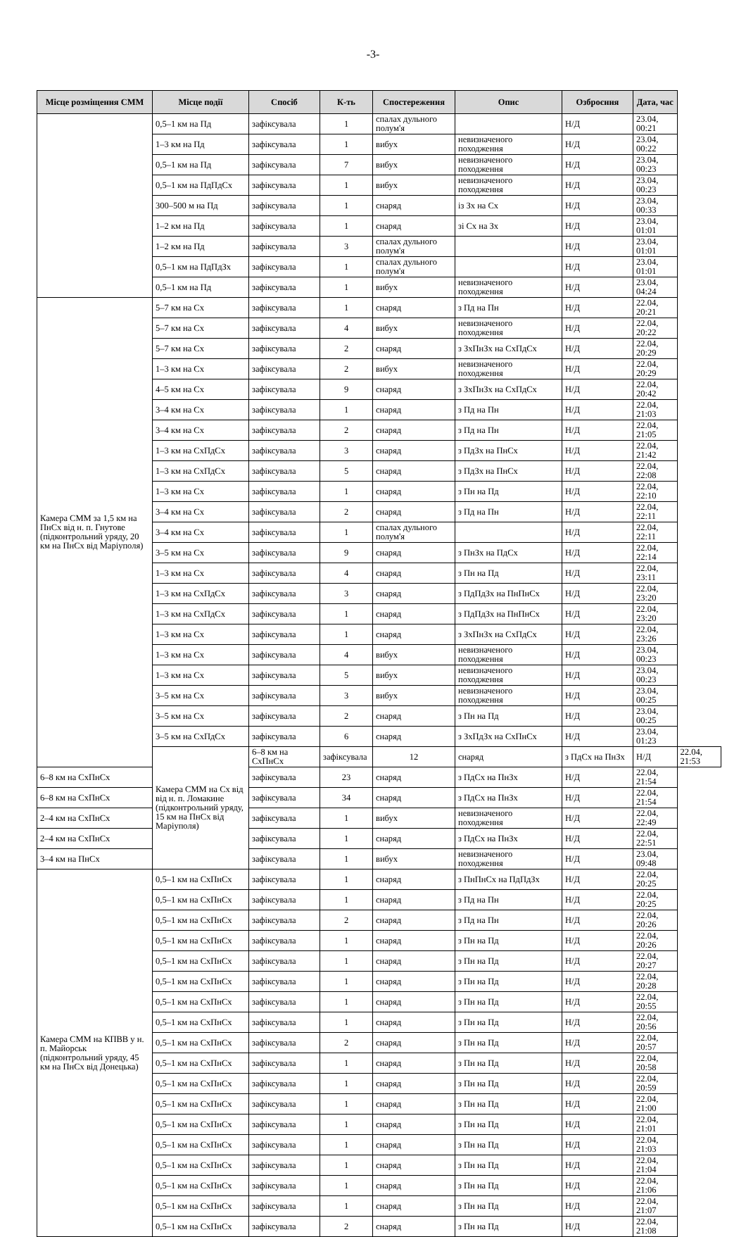-3-
| Місце розміщення СММ | Місце події | Спосіб | К-ть | Спостереження | Опис | Озброєння | Дата, час | |
| --- | --- | --- | --- | --- | --- | --- | --- | --- |
| | 0,5–1 км на Пд | зафіксувала | 1 | спалах дульного полум'я | | Н/Д | 23.04, 00:21 | |
| | 1–3 км на Пд | зафіксувала | 1 | вибух | невизначеного походження | Н/Д | 23.04, 00:22 | |
| | 0,5–1 км на Пд | зафіксувала | 7 | вибух | невизначеного походження | Н/Д | 23.04, 00:23 | |
| | 0,5–1 км на ПдПдСх | зафіксувала | 1 | вибух | невизначеного походження | Н/Д | 23.04, 00:23 | |
| | 300–500 м на Пд | зафіксувала | 1 | снаряд | із Зх на Сх | Н/Д | 23.04, 00:33 | |
| | 1–2 км на Пд | зафіксувала | 1 | снаряд | зі Сх на Зх | Н/Д | 23.04, 01:01 | |
| | 1–2 км на Пд | зафіксувала | 3 | спалах дульного полум'я | | Н/Д | 23.04, 01:01 | |
| | 0,5–1 км на ПдПдЗх | зафіксувала | 1 | спалах дульного полум'я | | Н/Д | 23.04, 01:01 | |
| | 0,5–1 км на Пд | зафіксувала | 1 | вибух | невизначеного походження | Н/Д | 23.04, 04:24 | |
| Камера СММ за 1,5 км на ПнСх від н. п. Гнутове (підконтрольний уряду, 20 км на ПнСх від Маріуполя) | 5–7 км на Сх | зафіксувала | 1 | снаряд | з Пд на Пн | Н/Д | 22.04, 20:21 | |
| | 5–7 км на Сх | зафіксувала | 4 | вибух | невизначеного походження | Н/Д | 22.04, 20:22 | |
| | 5–7 км на Сх | зафіксувала | 2 | снаряд | з ЗхПнЗх на СхПдСх | Н/Д | 22.04, 20:29 | |
| | 1–3 км на Сх | зафіксувала | 2 | вибух | невизначеного походження | Н/Д | 22.04, 20:29 | |
| | 4–5 км на Сх | зафіксувала | 9 | снаряд | з ЗхПнЗх на СхПдСх | Н/Д | 22.04, 20:42 | |
| | 3–4 км на Сх | зафіксувала | 1 | снаряд | з Пд на Пн | Н/Д | 22.04, 21:03 | |
| | 3–4 км на Сх | зафіксувала | 2 | снаряд | з Пд на Пн | Н/Д | 22.04, 21:05 | |
| | 1–3 км на СхПдСх | зафіксувала | 3 | снаряд | з ПдЗх на ПнСх | Н/Д | 22.04, 21:42 | |
| | 1–3 км на СхПдСх | зафіксувала | 5 | снаряд | з ПдЗх на ПнСх | Н/Д | 22.04, 22:08 | |
| | 1–3 км на Сх | зафіксувала | 1 | снаряд | з Пн на Пд | Н/Д | 22.04, 22:10 | |
| | 3–4 км на Сх | зафіксувала | 2 | снаряд | з Пд на Пн | Н/Д | 22.04, 22:11 | |
| | 3–4 км на Сх | зафіксувала | 1 | спалах дульного полум'я | | Н/Д | 22.04, 22:11 | |
| | 3–5 км на Сх | зафіксувала | 9 | снаряд | з ПнЗх на ПдСх | Н/Д | 22.04, 22:14 | |
| | 1–3 км на Сх | зафіксувала | 4 | снаряд | з Пн на Пд | Н/Д | 22.04, 23:11 | |
| | 1–3 км на СхПдСх | зафіксувала | 3 | снаряд | з ПдПдЗх на ПнПнСх | Н/Д | 22.04, 23:20 | |
| | 1–3 км на СхПдСх | зафіксувала | 1 | снаряд | з ПдПдЗх на ПнПнСх | Н/Д | 22.04, 23:20 | |
| | 1–3 км на Сх | зафіксувала | 1 | снаряд | з ЗхПнЗх на СхПдСх | Н/Д | 22.04, 23:26 | |
| | 1–3 км на Сх | зафіксувала | 4 | вибух | невизначеного походження | Н/Д | 23.04, 00:23 | |
| | 1–3 км на Сх | зафіксувала | 5 | вибух | невизначеного походження | Н/Д | 23.04, 00:23 | |
| | 3–5 км на Сх | зафіксувала | 3 | вибух | невизначеного походження | Н/Д | 23.04, 00:25 | |
| | 3–5 км на Сх | зафіксувала | 2 | снаряд | з Пн на Пд | Н/Д | 23.04, 00:25 | |
| | 3–5 км на СхПдСх | зафіксувала | 6 | снаряд | з ЗхПдЗх на СхПнСх | Н/Д | 23.04, 01:23 | |
| | Камера СММ на Сх від від н. п. Ломакине (підконтрольний уряду, 15 км на ПнСх від Маріуполя) | 6–8 км на СхПнСх | зафіксувала | 12 | снаряд | з ПдСх на ПнЗх | Н/Д | 22.04, 21:53 |
| 6–8 км на СхПнСх | | зафіксувала | 23 | снаряд | з ПдСх на ПнЗх | Н/Д | 22.04, 21:54 | |
| 6–8 км на СхПнСх | | зафіксувала | 34 | снаряд | з ПдСх на ПнЗх | Н/Д | 22.04, 21:54 | |
| 2–4 км на СхПнСх | | зафіксувала | 1 | вибух | невизначеного походження | Н/Д | 22.04, 22:49 | |
| 2–4 км на СхПнСх | | зафіксувала | 1 | снаряд | з ПдСх на ПнЗх | Н/Д | 22.04, 22:51 | |
| 3–4 км на ПнСх | | зафіксувала | 1 | вибух | невизначеного походження | Н/Д | 23.04, 09:48 | |
| Камера СММ на КПВВ у н. п. Майорськ (підконтрольний уряду, 45 км на ПнСх від Донецька) | 0,5–1 км на СхПнСх | зафіксувала | 1 | снаряд | з ПнПнСх на ПдПдЗх | Н/Д | 22.04, 20:25 | |
| | 0,5–1 км на СхПнСх | зафіксувала | 1 | снаряд | з Пд на Пн | Н/Д | 22.04, 20:25 | |
| | 0,5–1 км на СхПнСх | зафіксувала | 2 | снаряд | з Пд на Пн | Н/Д | 22.04, 20:26 | |
| | 0,5–1 км на СхПнСх | зафіксувала | 1 | снаряд | з Пн на Пд | Н/Д | 22.04, 20:26 | |
| | 0,5–1 км на СхПнСх | зафіксувала | 1 | снаряд | з Пн на Пд | Н/Д | 22.04, 20:27 | |
| | 0,5–1 км на СхПнСх | зафіксувала | 1 | снаряд | з Пн на Пд | Н/Д | 22.04, 20:28 | |
| | 0,5–1 км на СхПнСх | зафіксувала | 1 | снаряд | з Пн на Пд | Н/Д | 22.04, 20:55 | |
| | 0,5–1 км на СхПнСх | зафіксувала | 1 | снаряд | з Пн на Пд | Н/Д | 22.04, 20:56 | |
| | 0,5–1 км на СхПнСх | зафіксувала | 2 | снаряд | з Пн на Пд | Н/Д | 22.04, 20:57 | |
| | 0,5–1 км на СхПнСх | зафіксувала | 1 | снаряд | з Пн на Пд | Н/Д | 22.04, 20:58 | |
| | 0,5–1 км на СхПнСх | зафіксувала | 1 | снаряд | з Пн на Пд | Н/Д | 22.04, 20:59 | |
| | 0,5–1 км на СхПнСх | зафіксувала | 1 | снаряд | з Пн на Пд | Н/Д | 22.04, 21:00 | |
| | 0,5–1 км на СхПнСх | зафіксувала | 1 | снаряд | з Пн на Пд | Н/Д | 22.04, 21:01 | |
| | 0,5–1 км на СхПнСх | зафіксувала | 1 | снаряд | з Пн на Пд | Н/Д | 22.04, 21:03 | |
| | 0,5–1 км на СхПнСх | зафіксувала | 1 | снаряд | з Пн на Пд | Н/Д | 22.04, 21:04 | |
| | 0,5–1 км на СхПнСх | зафіксувала | 1 | снаряд | з Пн на Пд | Н/Д | 22.04, 21:06 | |
| | 0,5–1 км на СхПнСх | зафіксувала | 1 | снаряд | з Пн на Пд | Н/Д | 22.04, 21:07 | |
| | 0,5–1 км на СхПнСх | зафіксувала | 2 | снаряд | з Пн на Пд | Н/Д | 22.04, 21:08 | |